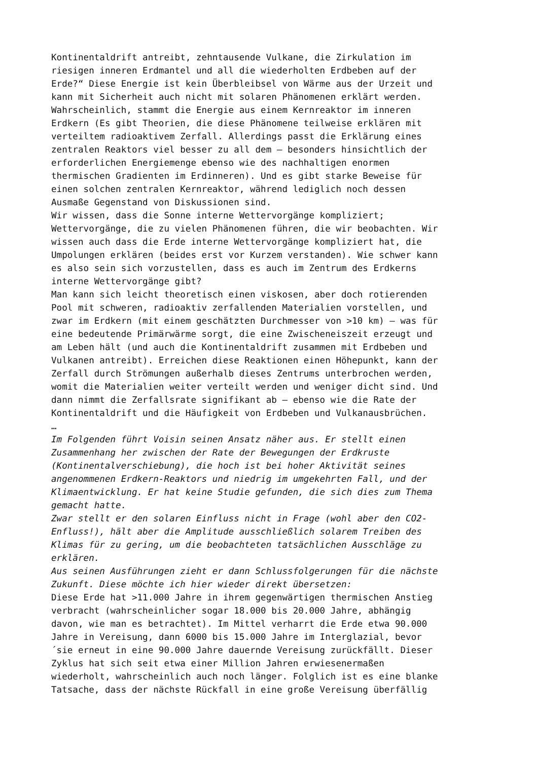Kontinentaldrift antreibt, zehntausende Vulkane, die Zirkulation im riesigen inneren Erdmantel und all die wiederholten Erdbeben auf der Erde?“ Diese Energie ist kein Überbleibsel von Wärme aus der Urzeit und kann mit Sicherheit auch nicht mit solaren Phänomenen erklärt werden. Wahrscheinlich, stammt die Energie aus einem Kernreaktor im inneren Erdkern (Es gibt Theorien, die diese Phänomene teilweise erklären mit verteiltem radioaktivem Zerfall. Allerdings passt die Erklärung eines zentralen Reaktors viel besser zu all dem – besonders hinsichtlich der erforderlichen Energiemenge ebenso wie des nachhaltigen enormen thermischen Gradienten im Erdinneren). Und es gibt starke Beweise für einen solchen zentralen Kernreaktor, während lediglich noch dessen Ausmaße Gegenstand von Diskussionen sind. Wir wissen, dass die Sonne interne Wettervorgänge kompliziert; Wettervorgänge, die zu vielen Phänomenen führen, die wir beobachten. Wir wissen auch dass die Erde interne Wettervorgänge kompliziert hat, die Umpolungen erklären (beides erst vor Kurzem verstanden). Wie schwer kann es also sein sich vorzustellen, dass es auch im Zentrum des Erdkerns interne Wettervorgänge gibt? Man kann sich leicht theoretisch einen viskosen, aber doch rotierenden Pool mit schweren, radioaktiv zerfallenden Materialien vorstellen, und zwar im Erdkern (mit einem geschätzten Durchmesser von >10 km) – was für eine bedeutende Primärwärme sorgt, die eine Zwischeneiszeit erzeugt und am Leben hält (und auch die Kontinentaldrift zusammen mit Erdbeben und Vulkanen antreibt). Erreichen diese Reaktionen einen Höhepunkt, kann der Zerfall durch Strömungen außerhalb dieses Zentrums unterbrochen werden, womit die Materialien weiter verteilt werden und weniger dicht sind. Und dann nimmt die Zerfallsrate signifikant ab – ebenso wie die Rate der Kontinentaldrift und die Häufigkeit von Erdbeben und Vulkanausbrüchen. … Im Folgenden führt Voisin seinen Ansatz näher aus. Er stellt einen Zusammenhang her zwischen der Rate der Bewegungen der Erdkruste (Kontinentalverschiebung), die hoch ist bei hoher Aktivität seines angenommenen Erdkern-Reaktors und niedrig im umgekehrten Fall, und der Klimaentwicklung. Er hat keine Studie gefunden, die sich dies zum Thema gemacht hatte. Zwar stellt er den solaren Einfluss nicht in Frage (wohl aber den CO2- Enfluss!), hält aber die Amplitude ausschließlich solarem Treiben des Klimas für zu gering, um die beobachteten tatsächlichen Ausschläge zu erklären. Aus seinen Ausführungen zieht er dann Schlussfolgerungen für die nächste Zukunft. Diese möchte ich hier wieder direkt übersetzen: Diese Erde hat >11.000 Jahre in ihrem gegenwärtigen thermischen Anstieg verbracht (wahrscheinlicher sogar 18.000 bis 20.000 Jahre, abhängig davon, wie man es betrachtet). Im Mittel verharrt die Erde etwa 90.000 Jahre in Vereisung, dann 6000 bis 15.000 Jahre im Interglazial, bevor ´sie erneut in eine 90.000 Jahre dauernde Vereisung zurückfällt. Dieser Zyklus hat sich seit etwa einer Million Jahren erwiesenermaßen wiederholt, wahrscheinlich auch noch länger. Folglich ist es eine blanke Tatsache, dass der nächste Rückfall in eine große Vereisung überfällig